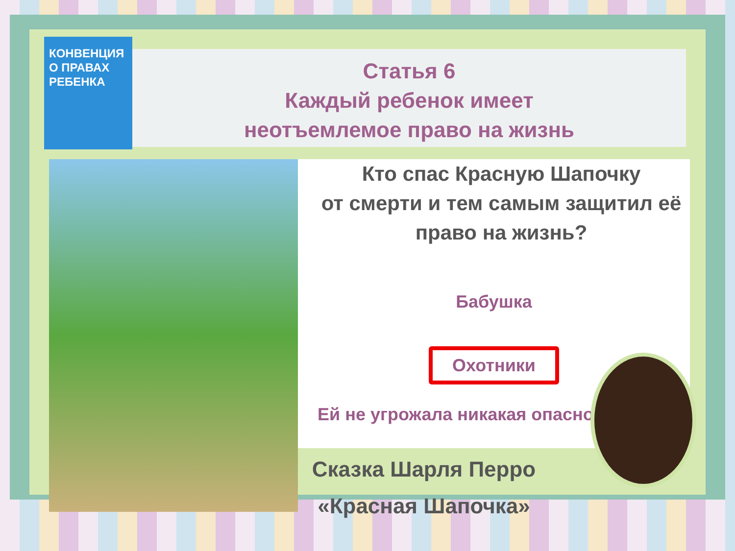КОНВЕНЦИЯ О ПРАВАХ РЕБЕНКА
Статья 6
Каждый ребенок имеет
неотъемлемое право на жизнь
Кто спас Красную Шапочку
от смерти и тем самым защитил её
право на жизнь?
Бабушка
Охотники
Ей не угрожала никакая опаснос
Сказка Шарля Перро
«Красная Шапочка»